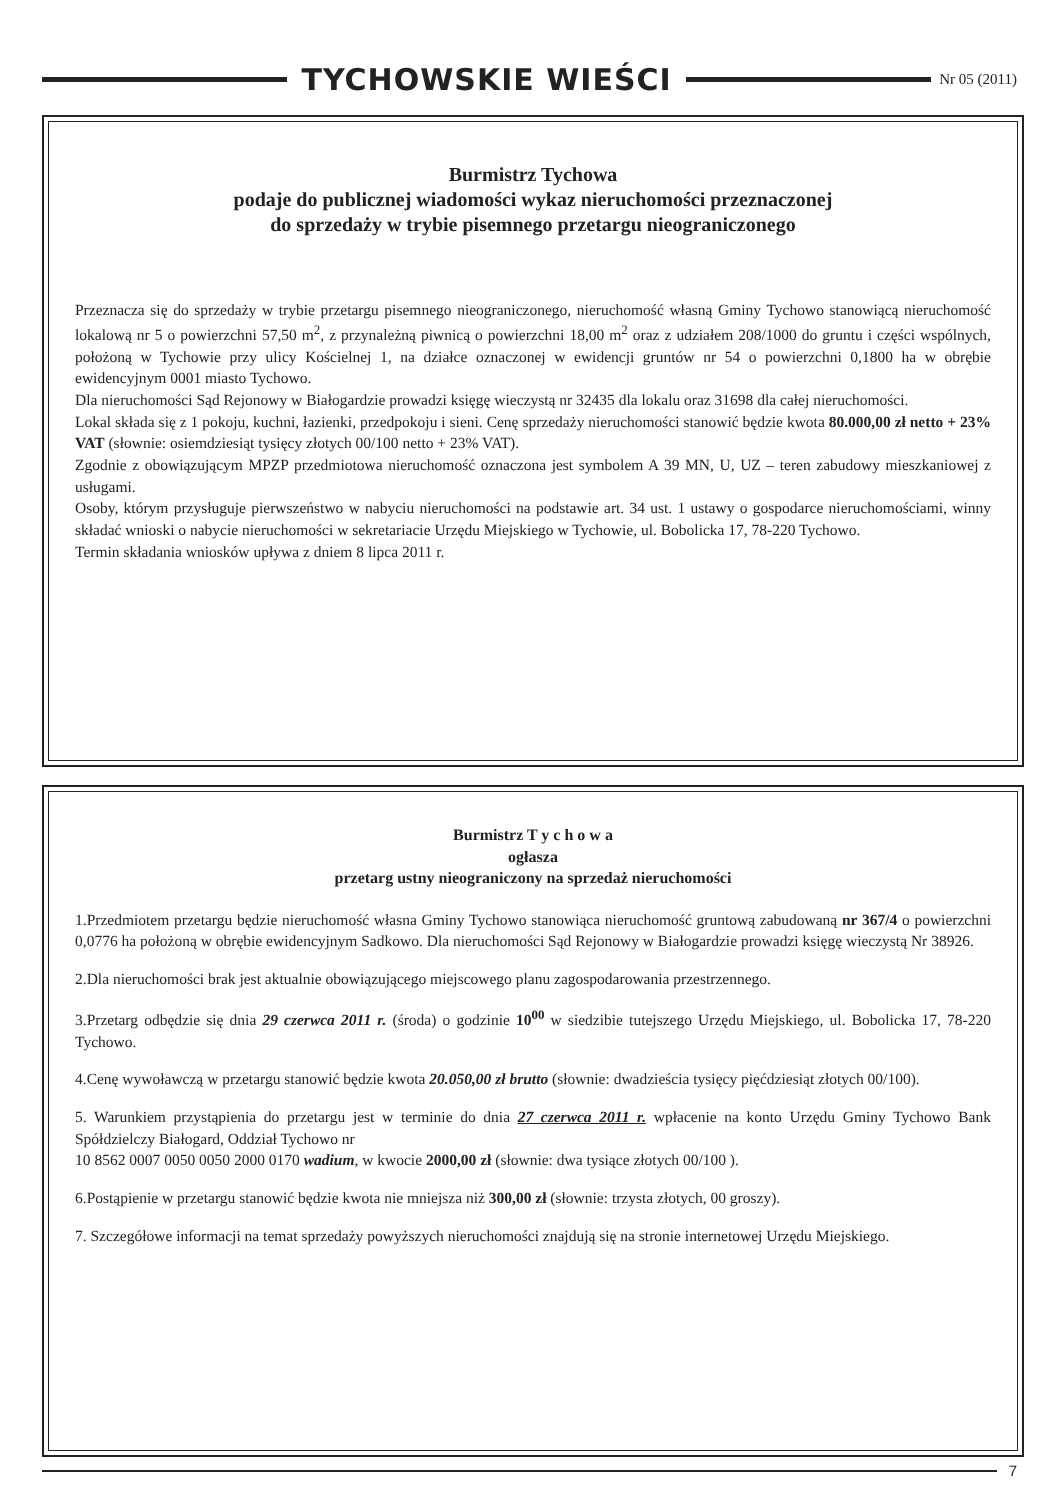TYCHOWSKIE WIEŚCI
Nr 05 (2011)
Burmistrz Tychowa
podaje do publicznej wiadomości wykaz nieruchomości przeznaczonej
do sprzedaży w trybie pisemnego przetargu nieograniczonego
Przeznacza się do sprzedaży w trybie przetargu pisemnego nieograniczonego, nieruchomość własną Gminy Tychowo stanowiącą nieruchomość lokalową nr 5 o powierzchni 57,50 m<sup>2</sup>, z przynależną piwnicą o powierzchni 18,00 m<sup>2</sup> oraz z udziałem 208/1000 do gruntu i części wspólnych, położoną w Tychowie przy ulicy Kościelnej 1, na działce oznaczonej w ewidencji gruntów nr 54 o powierzchni 0,1800 ha w obrębie ewidencyjnym 0001 miasto Tychowo.
Dla nieruchomości Sąd Rejonowy w Białogardzie prowadzi księgę wieczystą nr 32435 dla lokalu oraz 31698 dla całej nieruchomości.
Lokal składa się z 1 pokoju, kuchni, łazienki, przedpokoju i sieni. Cenę sprzedaży nieruchomości stanowić będzie kwota 80.000,00 zł netto + 23% VAT (słownie: osiemdziesiąt tysięcy złotych 00/100 netto + 23% VAT).
Zgodnie z obowiązującym MPZP przedmiotowa nieruchomość oznaczona jest symbolem A 39 MN, U, UZ – teren zabudowy mieszkaniowej z usługami.
Osoby, którym przysługuje pierwszeństwo w nabyciu nieruchomości na podstawie art. 34 ust. 1 ustawy o gospodarce nieruchomościami, winny składać wnioski o nabycie nieruchomości w sekretariacie Urzędu Miejskiego w Tychowie, ul. Bobolicka 17, 78-220 Tychowo.
Termin składania wniosków upływa z dniem 8 lipca 2011 r.
Burmistrz T y c h o w a
ogłasza
przetarg ustny nieograniczony na sprzedaż nieruchomości
1.Przedmiotem przetargu będzie nieruchomość własna Gminy Tychowo stanowiąca nieruchomość gruntową zabudowaną nr 367/4 o powierzchni 0,0776 ha położoną w obrębie ewidencyjnym Sadkowo. Dla nieruchomości Sąd Rejonowy w Białogardzie prowadzi księgę wieczystą Nr 38926.
2.Dla nieruchomości brak jest aktualnie obowiązującego miejscowego planu zagospodarowania przestrzennego.
3.Przetarg odbędzie się dnia 29 czerwca 2011 r. (środa) o godzinie 10<sup>00</sup> w siedzibie tutejszego Urzędu Miejskiego, ul. Bobolicka 17, 78-220 Tychowo.
4.Cenę wywoławczą w przetargu stanowić będzie kwota 20.050,00 zł brutto (słownie: dwadzieścia tysięcy pięćdziesiąt złotych 00/100).
5. Warunkiem przystąpienia do przetargu jest w terminie do dnia 27 czerwca 2011 r. wpłacenie na konto Urzędu Gminy Tychowo Bank Spółdzielczy Białogard, Oddział Tychowo nr
10 8562 0007 0050 0050 2000 0170 wadium, w kwocie 2000,00 zł (słownie: dwa tysiące złotych 00/100 ).
6.Postąpienie w przetargu stanowić będzie kwota nie mniejsza niż 300,00 zł (słownie: trzysta złotych, 00 groszy).
7. Szczegółowe informacji na temat sprzedaży powyższych nieruchomości znajdują się na stronie internetowej Urzędu Miejskiego.
7